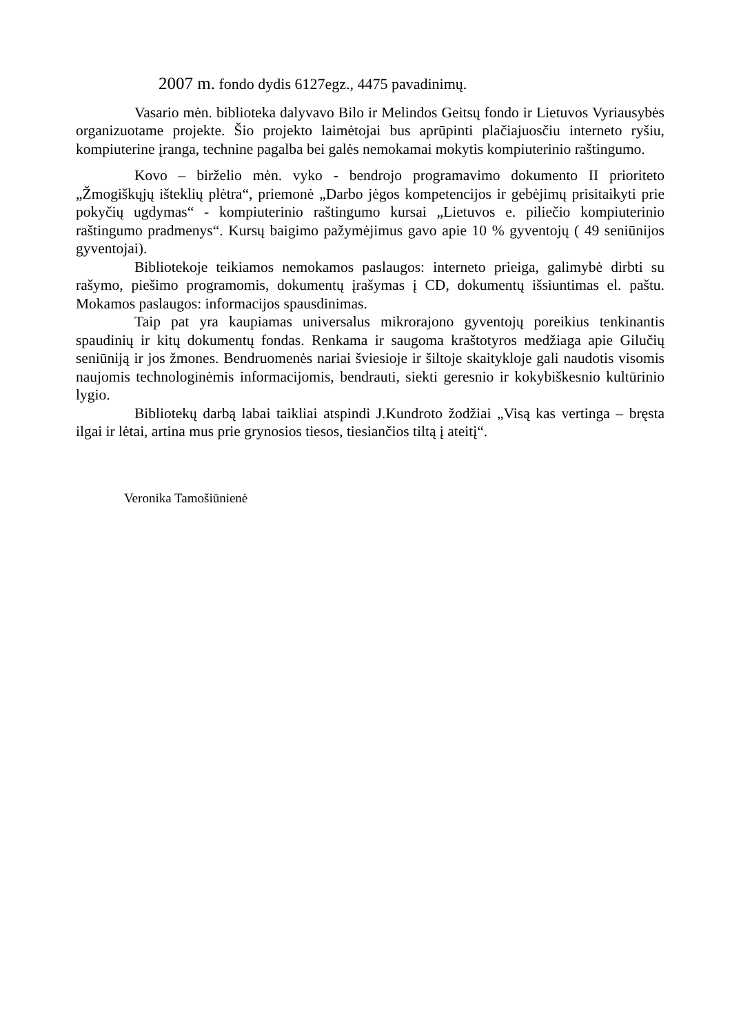2007 m. fondo dydis 6127egz., 4475 pavadinimų.
Vasario mėn. biblioteka dalyvavo Bilo ir Melindos Geitsų fondo ir Lietuvos Vyriausybės organizuotame projekte. Šio projekto laimėtojai bus aprūpinti plačiajuosčiu interneto ryšiu, kompiuterine įranga, technine pagalba bei galės nemokamai mokytis kompiuterinio raštingumo.
Kovo – birželio mėn. vyko - bendrojo programavimo dokumento II prioriteto „Žmogiškųjų išteklių plėtra“, priemonė „Darbo jėgos kompetencijos ir gebėjimų prisitaikyti prie pokyčių ugdymas“ - kompiuterinio raštingumo kursai „Lietuvos e. piliečio kompiuterinio raštingumo pradmenys“. Kursų baigimo pažymėjimus gavo apie 10 % gyventojų ( 49 seniūnijos gyventojai).
Bibliotekoje teikiamos nemokamos paslaugos: interneto prieiga, galimybė dirbti su rašymo, piešimo programomis, dokumentų įrašymas į CD, dokumentų išsiuntimas el. paštu. Mokamos paslaugos: informacijos spausdinimas.
Taip pat yra kaupiamas universalus mikrorajono gyventojų poreikius tenkinantis spaudinių ir kitų dokumentų fondas. Renkama ir saugoma kraštotyros medžiaga apie Gilučių seniūniją ir jos žmones. Bendruomenės nariai šviesioje ir šiltoje skaitykloje gali naudotis visomis naujomis technologinėmis informacijomis, bendrauti, siekti geresnio ir kokybiškesnio kultūrinio lygio.
Bibliotekų darbą labai taikliai atspindi J.Kundroto žodžiai „Visą kas vertinga – bręsta ilgai ir lėtai, artina mus prie grynosios tiesos, tiesiančios tiltą į ateitį“.
Veronika Tamošiūnienė